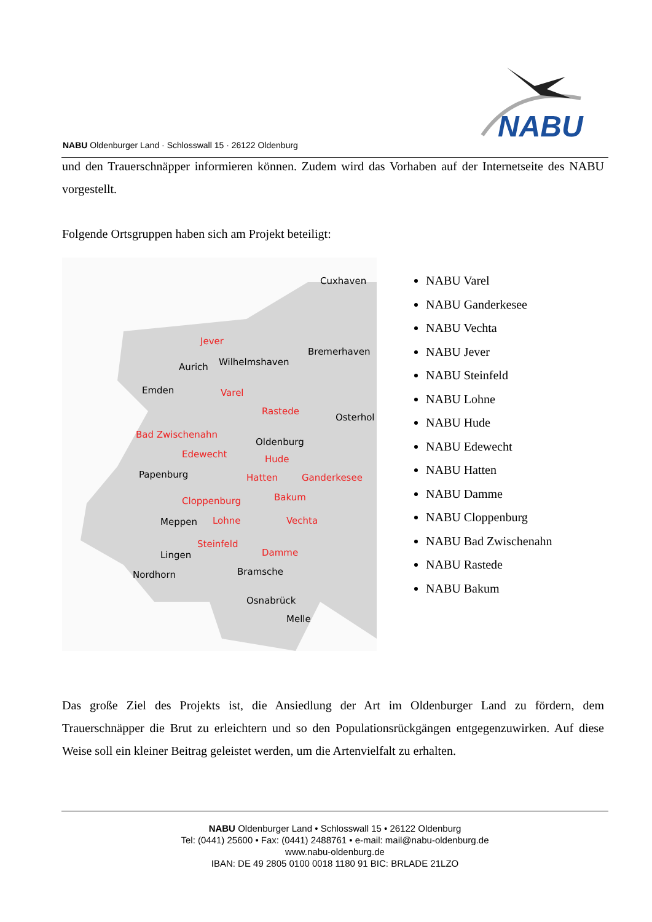NABU Oldenburger Land · Schlosswall 15 · 26122 Oldenburg
NABU
und den Trauerschnäpper informieren können. Zudem wird das Vorhaben auf der Internetseite des NABU vorgestellt.
Folgende Ortsgruppen haben sich am Projekt beteiligt:
Cuxhaven
Bremerhaven
Jever
Wilhelmshaven Aurich
Emden Varel
Rastede
Osterhol
Bad Zwischenahn
Oldenburg
Edewecht Hude
Papenburg Hatten Ganderkesee
Cloppenburg Bakum
Lohne Vechta Meppen
Steinfeld
Damme Lingen
Nordhorn Bramsche
Osnabrück
Melle
NABU Varel
NABU Ganderkesee
NABU Vechta
NABU Jever
NABU Steinfeld
NABU Lohne
NABU Hude
NABU Edewecht
NABU Hatten
NABU Damme
NABU Cloppenburg
NABU Bad Zwischenahn
NABU Rastede
NABU Bakum
Das große Ziel des Projekts ist, die Ansiedlung der Art im Oldenburger Land zu fördern, dem Trauerschnäpper die Brut zu erleichtern und so den Populationsrückgängen entgegenzuwirken. Auf diese Weise soll ein kleiner Beitrag geleistet werden, um die Artenvielfalt zu erhalten.
NABU Oldenburger Land • Schlosswall 15 • 26122 Oldenburg
Tel: (0441) 25600 • Fax: (0441) 2488761 • e-mail: mail@nabu-oldenburg.de
www.nabu-oldenburg.de
IBAN: DE 49 2805 0100 0018 1180 91 BIC: BRLADE 21LZO